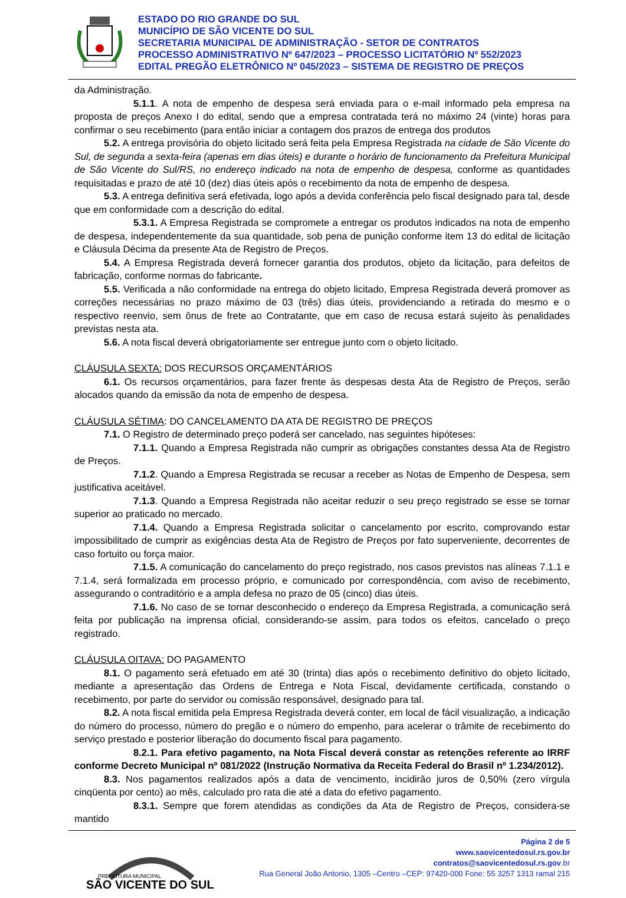ESTADO DO RIO GRANDE DO SUL
MUNICÍPIO DE SÃO VICENTE DO SUL
SECRETARIA MUNICIPAL DE ADMINISTRAÇÃO - SETOR DE CONTRATOS
PROCESSO ADMINISTRATIVO Nº 647/2023 – PROCESSO LICITATÓRIO Nº 552/2023
EDITAL PREGÃO ELETRÔNICO Nº 045/2023 – SISTEMA DE REGISTRO DE PREÇOS
da Administração.
5.1.1. A nota de empenho de despesa será enviada para o e-mail informado pela empresa na proposta de preços Anexo I do edital, sendo que a empresa contratada terá no máximo 24 (vinte) horas para confirmar o seu recebimento (para então iniciar a contagem dos prazos de entrega dos produtos
5.2. A entrega provisória do objeto licitado será feita pela Empresa Registrada na cidade de São Vicente do Sul, de segunda a sexta-feira (apenas em dias úteis) e durante o horário de funcionamento da Prefeitura Municipal de São Vicente do Sul/RS, no endereço indicado na nota de empenho de despesa, conforme as quantidades requisitadas e prazo de até 10 (dez) dias úteis após o recebimento da nota de empenho de despesa.
5.3. A entrega definitiva será efetivada, logo após a devida conferência pelo fiscal designado para tal, desde que em conformidade com a descrição do edital.
5.3.1. A Empresa Registrada se compromete a entregar os produtos indicados na nota de empenho de despesa, independentemente da sua quantidade, sob pena de punição conforme item 13 do edital de licitação e Cláusula Décima da presente Ata de Registro de Preços.
5.4. A Empresa Registrada deverá fornecer garantia dos produtos, objeto da licitação, para defeitos de fabricação, conforme normas do fabricante.
5.5. Verificada a não conformidade na entrega do objeto licitado, Empresa Registrada deverá promover as correções necessárias no prazo máximo de 03 (três) dias úteis, providenciando a retirada do mesmo e o respectivo reenvio, sem ônus de frete ao Contratante, que em caso de recusa estará sujeito às penalidades previstas nesta ata.
5.6. A nota fiscal deverá obrigatoriamente ser entregue junto com o objeto licitado.
CLÁUSULA SEXTA: DOS RECURSOS ORÇAMENTÁRIOS
6.1. Os recursos orçamentários, para fazer frente às despesas desta Ata de Registro de Preços, serão alocados quando da emissão da nota de empenho de despesa.
CLÁUSULA SÉTIMA: DO CANCELAMENTO DA ATA DE REGISTRO DE PREÇOS
7.1. O Registro de determinado preço poderá ser cancelado, nas seguintes hipóteses:
7.1.1. Quando a Empresa Registrada não cumprir as obrigações constantes dessa Ata de Registro de Preços.
7.1.2. Quando a Empresa Registrada se recusar a receber as Notas de Empenho de Despesa, sem justificativa aceitável.
7.1.3. Quando a Empresa Registrada não aceitar reduzir o seu preço registrado se esse se tornar superior ao praticado no mercado.
7.1.4. Quando a Empresa Registrada solicitar o cancelamento por escrito, comprovando estar impossibilitado de cumprir as exigências desta Ata de Registro de Preços por fato superveniente, decorrentes de caso fortuito ou força maior.
7.1.5. A comunicação do cancelamento do preço registrado, nos casos previstos nas alíneas 7.1.1 e 7.1.4, será formalizada em processo próprio, e comunicado por correspondência, com aviso de recebimento, assegurando o contraditório e a ampla defesa no prazo de 05 (cinco) dias úteis.
7.1.6. No caso de se tornar desconhecido o endereço da Empresa Registrada, a comunicação será feita por publicação na imprensa oficial, considerando-se assim, para todos os efeitos, cancelado o preço registrado.
CLÁUSULA OITAVA: DO PAGAMENTO
8.1. O pagamento será efetuado em até 30 (trinta) dias após o recebimento definitivo do objeto licitado, mediante a apresentação das Ordens de Entrega e Nota Fiscal, devidamente certificada, constando o recebimento, por parte do servidor ou comissão responsável, designado para tal.
8.2. A nota fiscal emitida pela Empresa Registrada deverá conter, em local de fácil visualização, a indicação do número do processo, número do pregão e o número do empenho, para acelerar o trâmite de recebimento do serviço prestado e posterior liberação do documento fiscal para pagamento.
8.2.1. Para efetivo pagamento, na Nota Fiscal deverá constar as retenções referente ao IRRF conforme Decreto Municipal nº 081/2022 (Instrução Normativa da Receita Federal do Brasil nº 1.234/2012).
8.3. Nos pagamentos realizados após a data de vencimento, incidirão juros de 0,50% (zero vírgula cinqüenta por cento) ao mês, calculado pro rata die até a data do efetivo pagamento.
8.3.1. Sempre que forem atendidas as condições da Ata de Registro de Preços, considera-se mantido
SÃO VICENTE DO SUL
PREFEITURA MUNICIPAL
Página 2 de 5
www.saovicentedosul.rs.gov.br
contratos@saovicentedosul.rs.gov.br
Rua General João Antonio, 1305 –Centro –CEP: 97420-000 Fone: 55 3257 1313 ramal 215